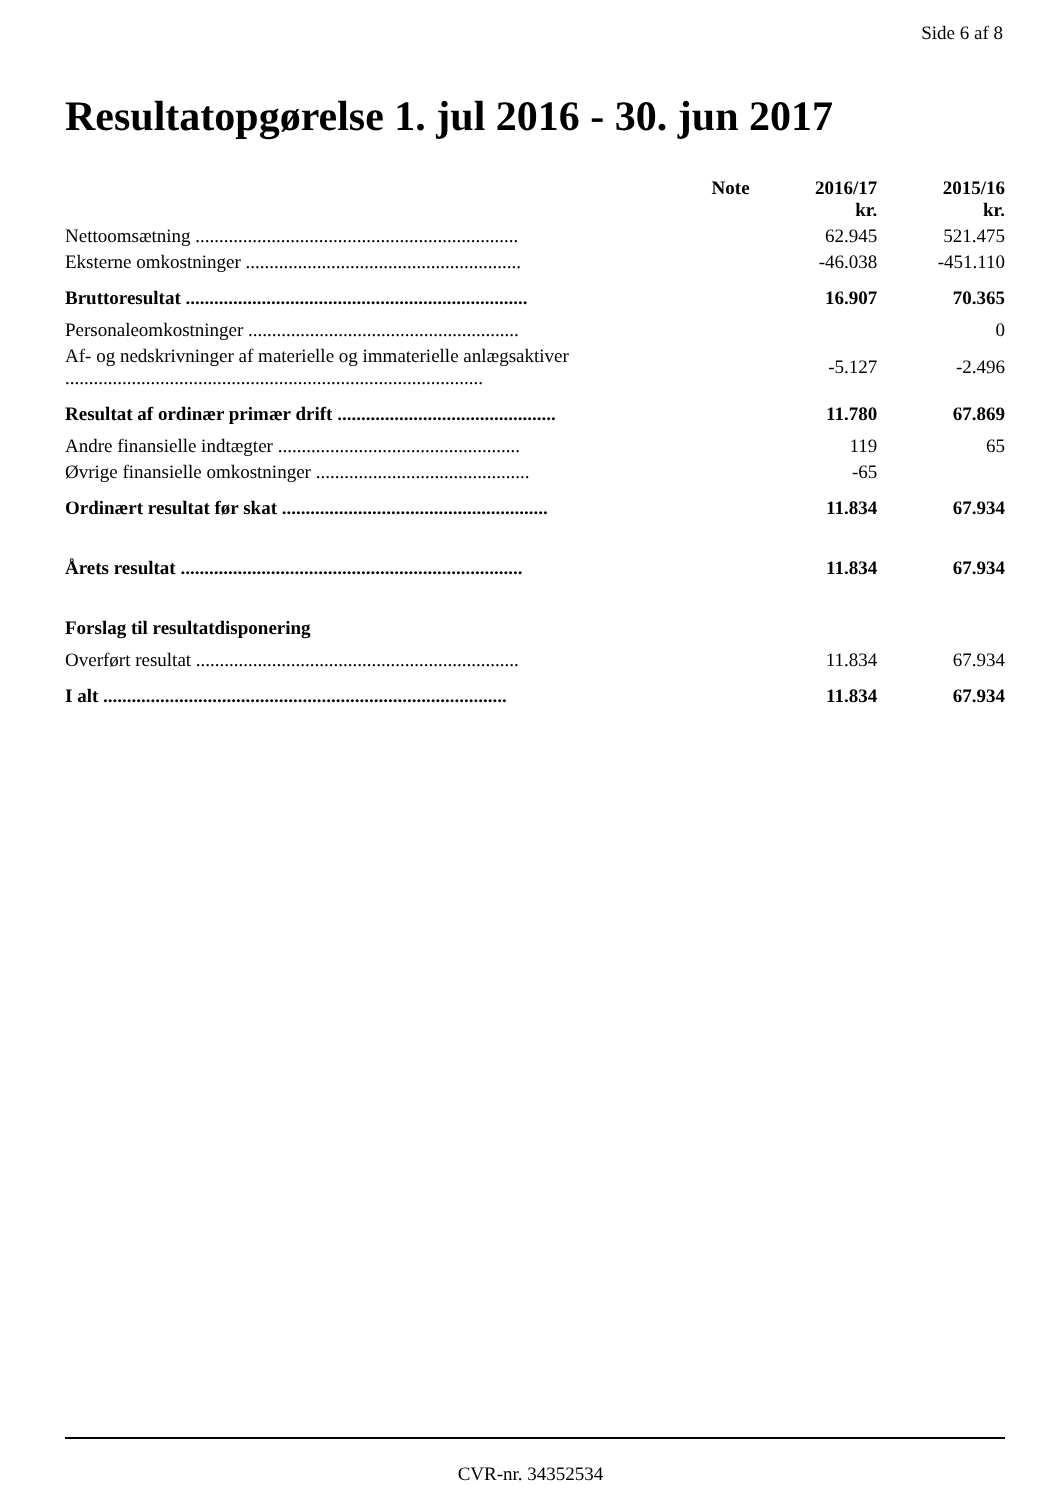Side 6 af 8
Resultatopgørelse 1. jul 2016 - 30. jun 2017
| | Note | 2016/17 kr. | 2015/16 kr. |
| --- | --- | --- | --- |
| Nettoomsætning .................................................................... | | 62.945 | 521.475 |
| Eksterne omkostninger .......................................................... | | -46.038 | -451.110 |
| Bruttoresultat ........................................................................ | | 16.907 | 70.365 |
| Personaleomkostninger ......................................................... | | | 0 |
| Af- og nedskrivninger af materielle og immaterielle anlægsaktiver ........................................................................................ | | -5.127 | -2.496 |
| Resultat af ordinær primær drift .............................................. | | 11.780 | 67.869 |
| Andre finansielle indtægter ................................................... | | 119 | 65 |
| Øvrige finansielle omkostninger ............................................. | | -65 | |
| Ordinært resultat før skat ........................................................ | | 11.834 | 67.934 |
| Årets resultat ........................................................................ | | 11.834 | 67.934 |
| Forslag til resultatdisponering | | | |
| Overført resultat .................................................................... | | 11.834 | 67.934 |
| I alt ..................................................................................... | | 11.834 | 67.934 |
CVR-nr. 34352534